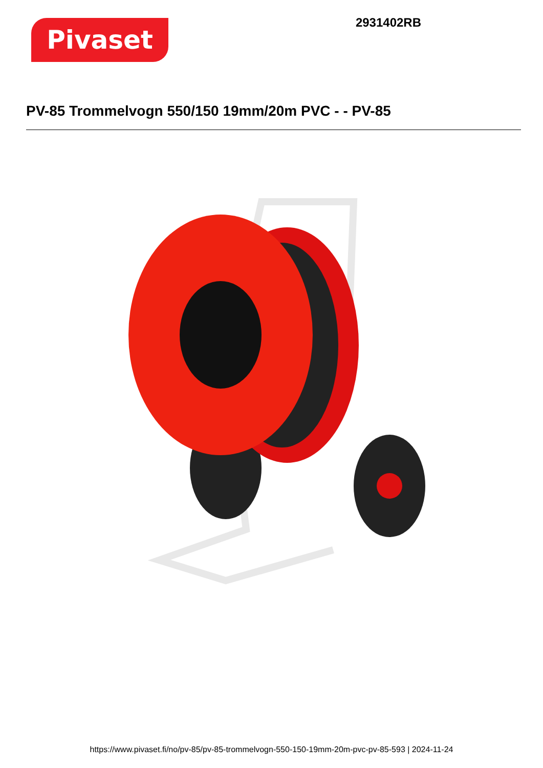Pivaset
2931402RB
PV-85 Trommelvogn 550/150 19mm/20m PVC - - PV-85
https://www.pivaset.fi/no/pv-85/pv-85-trommelvogn-550-150-19mm-20m-pvc-pv-85-593 | 2024-11-24